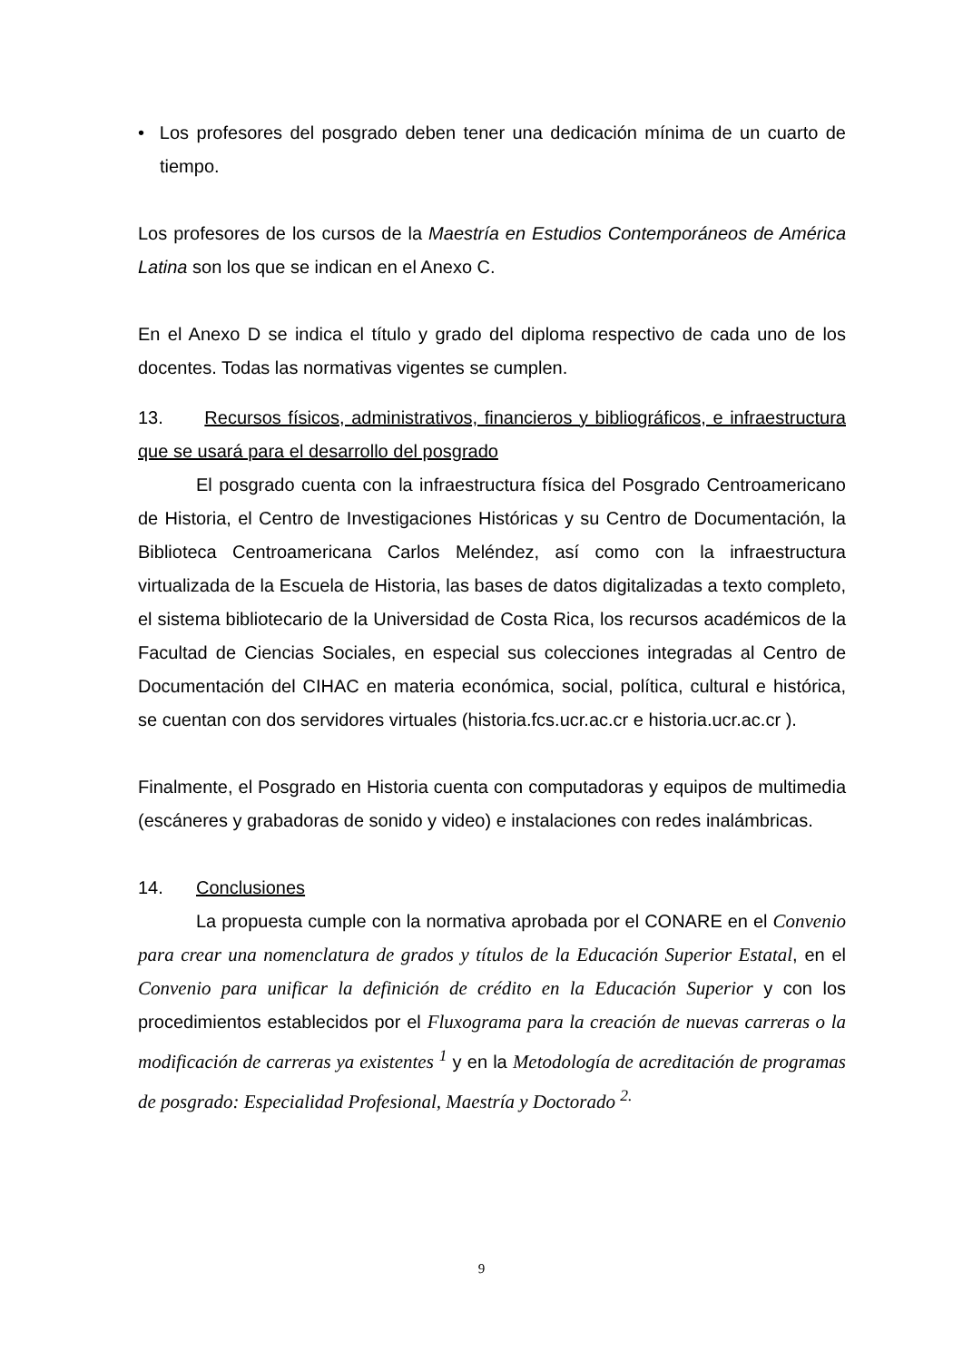• Los profesores del posgrado deben tener una dedicación mínima de un cuarto de tiempo.
Los profesores de los cursos de la Maestría en Estudios Contemporáneos de América Latina son los que se indican en el Anexo C.
En el Anexo D se indica el título y grado del diploma respectivo de cada uno de los docentes. Todas las normativas vigentes se cumplen.
13. Recursos físicos, administrativos, financieros y bibliográficos, e infraestructura que se usará para el desarrollo del posgrado
El posgrado cuenta con la infraestructura física del Posgrado Centroamericano de Historia, el Centro de Investigaciones Históricas y su Centro de Documentación, la Biblioteca Centroamericana Carlos Meléndez, así como con la infraestructura virtualizada de la Escuela de Historia, las bases de datos digitalizadas a texto completo, el sistema bibliotecario de la Universidad de Costa Rica, los recursos académicos de la Facultad de Ciencias Sociales, en especial sus colecciones integradas al Centro de Documentación del CIHAC en materia económica, social, política, cultural e histórica, se cuentan con dos servidores virtuales (historia.fcs.ucr.ac.cr e historia.ucr.ac.cr ).
Finalmente, el Posgrado en Historia cuenta con computadoras y equipos de multimedia (escáneres y grabadoras de sonido y video) e instalaciones con redes inalámbricas.
14. Conclusiones
La propuesta cumple con la normativa aprobada por el CONARE en el Convenio para crear una nomenclatura de grados y títulos de la Educación Superior Estatal, en el Convenio para unificar la definición de crédito en la Educación Superior y con los procedimientos establecidos por el Fluxograma para la creación de nuevas carreras o la modificación de carreras ya existentes <sup>1</sup> y en la Metodología de acreditación de programas de posgrado: Especialidad Profesional, Maestría y Doctorado <sup>2.</sup>
9